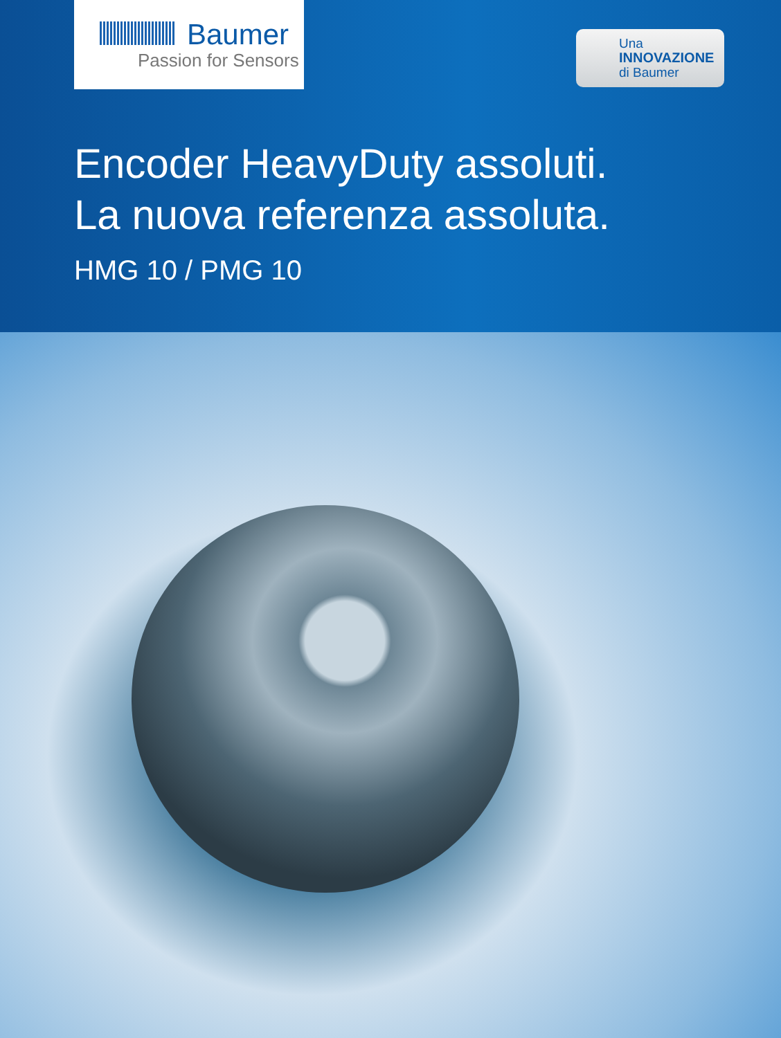Baumer
Passion for Sensors
Una
INNOVAZIONE
di Baumer
Encoder HeavyDuty assoluti.
La nuova referenza assoluta.
HMG 10 / PMG 10